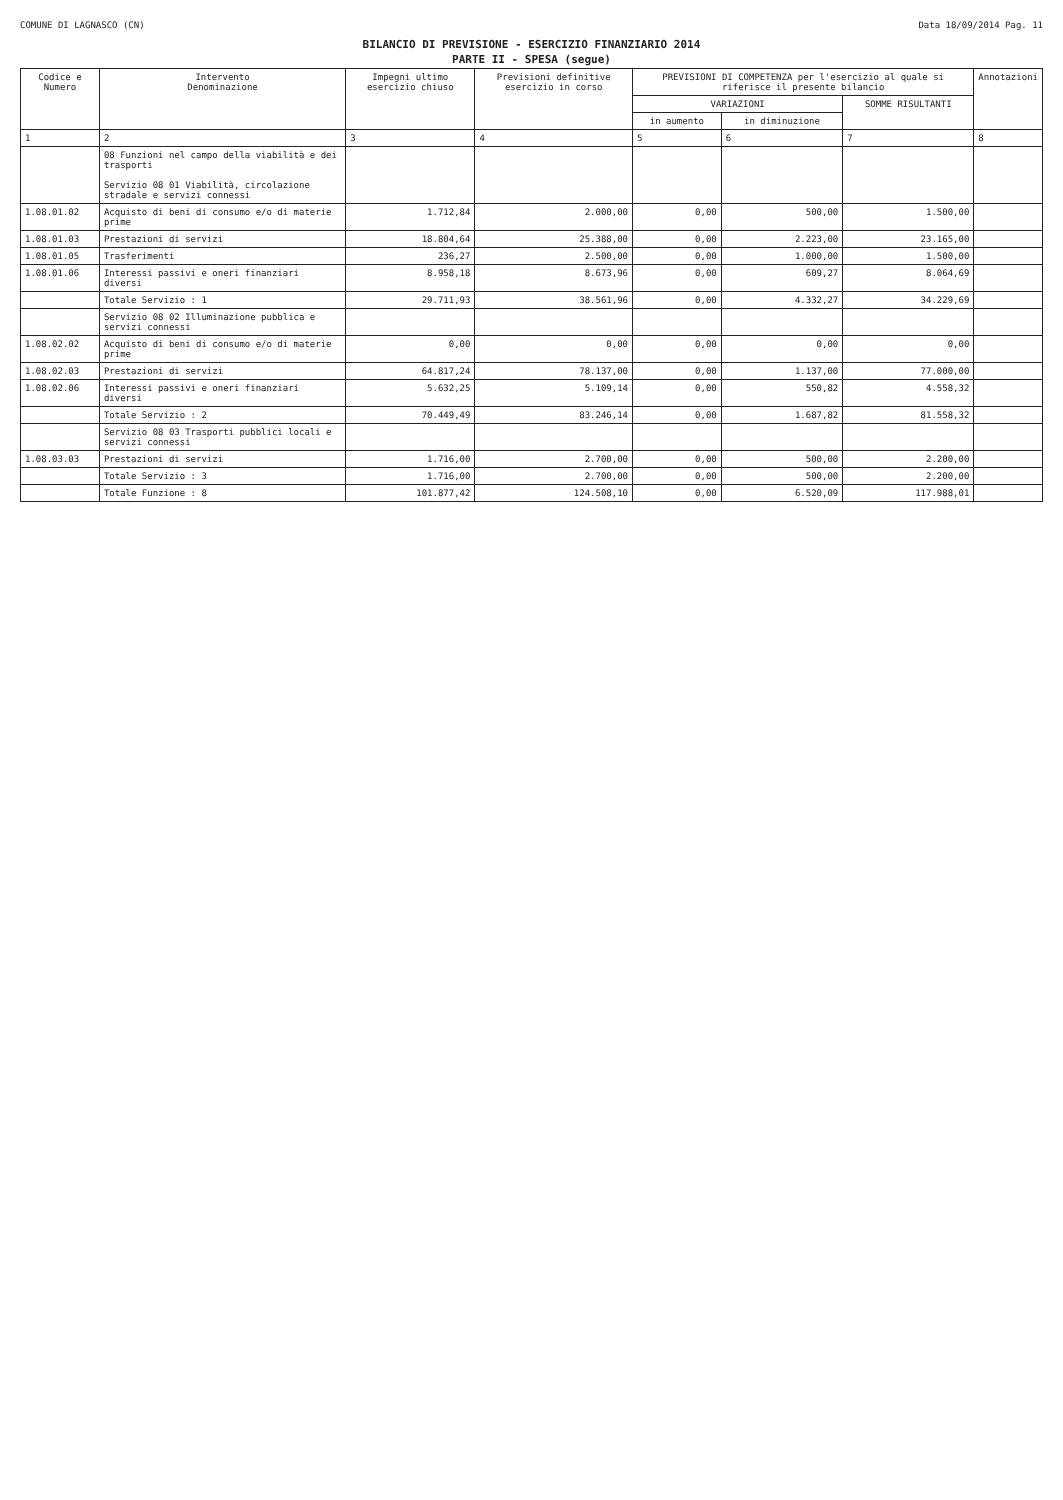COMUNE DI LAGNASCO (CN) Data 18/09/2014 Pag. 11
BILANCIO DI PREVISIONE - ESERCIZIO FINANZIARIO 2014
PARTE II - SPESA (segue)
| Codice e Numero | Intervento Denominazione | Impegni ultimo esercizio chiuso | Previsioni definitive esercizio in corso | PREVISIONI DI COMPETENZA per l'esercizio al quale si riferisce il presente bilancio | | | Annotazioni |
| --- | --- | --- | --- | --- | --- | --- | --- |
| | | | | VARIAZIONI | | SOMME RISULTANTI | |
| | | | | in aumento | in diminuzione | | |
| 1 | 2 | 3 | 4 | 5 | 6 | 7 | 8 |
| | 08 Funzioni nel campo della viabilità e dei trasporti Servizio 08 01 Viabilità, circolazione stradale e servizi connessi | | | | | | |
| 1.08.01.02 | Acquisto di beni di consumo e/o di materie prime | 1.712,84 | 2.000,00 | 0,00 | 500,00 | 1.500,00 | |
| 1.08.01.03 | Prestazioni di servizi | 18.804,64 | 25.388,00 | 0,00 | 2.223,00 | 23.165,00 | |
| 1.08.01.05 | Trasferimenti | 236,27 | 2.500,00 | 0,00 | 1.000,00 | 1.500,00 | |
| 1.08.01.06 | Interessi passivi e oneri finanziari diversi | 8.958,18 | 8.673,96 | 0,00 | 609,27 | 8.064,69 | |
| | Totale Servizio : 1 | 29.711,93 | 38.561,96 | 0,00 | 4.332,27 | 34.229,69 | |
| | Servizio 08 02 Illuminazione pubblica e servizi connessi | | | | | | |
| 1.08.02.02 | Acquisto di beni di consumo e/o di materie prime | 0,00 | 0,00 | 0,00 | 0,00 | 0,00 | |
| 1.08.02.03 | Prestazioni di servizi | 64.817,24 | 78.137,00 | 0,00 | 1.137,00 | 77.000,00 | |
| 1.08.02.06 | Interessi passivi e oneri finanziari diversi | 5.632,25 | 5.109,14 | 0,00 | 550,82 | 4.558,32 | |
| | Totale Servizio : 2 | 70.449,49 | 83.246,14 | 0,00 | 1.687,82 | 81.558,32 | |
| | Servizio 08 03 Trasporti pubblici locali e servizi connessi | | | | | | |
| 1.08.03.03 | Prestazioni di servizi | 1.716,00 | 2.700,00 | 0,00 | 500,00 | 2.200,00 | |
| | Totale Servizio : 3 | 1.716,00 | 2.700,00 | 0,00 | 500,00 | 2.200,00 | |
| | Totale Funzione : 8 | 101.877,42 | 124.508,10 | 0,00 | 6.520,09 | 117.988,01 | |